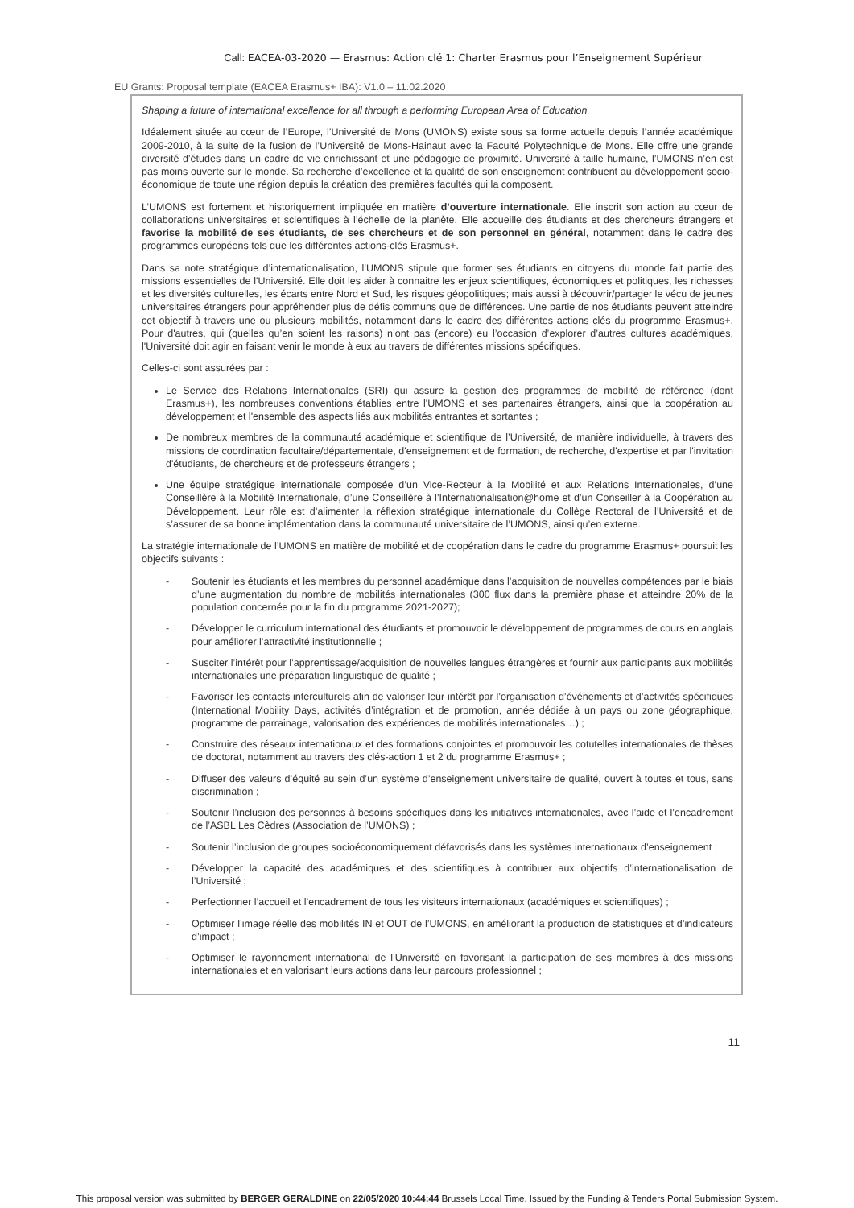Call: EACEA-03-2020 — Erasmus: Action clé 1: Charter Erasmus pour l’Enseignement Supérieur
EU Grants: Proposal template (EACEA Erasmus+ IBA): V1.0 – 11.02.2020
Shaping a future of international excellence for all through a performing European Area of Education
Idéalement située au cœur de l’Europe, l’Université de Mons (UMONS) existe sous sa forme actuelle depuis l’année académique 2009-2010, à la suite de la fusion de l’Université de Mons-Hainaut avec la Faculté Polytechnique de Mons. Elle offre une grande diversité d’études dans un cadre de vie enrichissant et une pédagogie de proximité. Université à taille humaine, l’UMONS n’en est pas moins ouverte sur le monde. Sa recherche d’excellence et la qualité de son enseignement contribuent au développement socio-économique de toute une région depuis la création des premières facultés qui la composent.
L’UMONS est fortement et historiquement impliquée en matière d’ouverture internationale. Elle inscrit son action au cœur de collaborations universitaires et scientifiques à l’échelle de la planète. Elle accueille des étudiants et des chercheurs étrangers et favorise la mobilité de ses étudiants, de ses chercheurs et de son personnel en général, notamment dans le cadre des programmes européens tels que les différentes actions-clés Erasmus+.
Dans sa note stratégique d’internationalisation, l’UMONS stipule que former ses étudiants en citoyens du monde fait partie des missions essentielles de l'Université. Elle doit les aider à connaitre les enjeux scientifiques, économiques et politiques, les richesses et les diversités culturelles, les écarts entre Nord et Sud, les risques géopolitiques; mais aussi à découvrir/partager le vécu de jeunes universitaires étrangers pour appréhender plus de défis communs que de différences. Une partie de nos étudiants peuvent atteindre cet objectif à travers une ou plusieurs mobilités, notamment dans le cadre des différentes actions clés du programme Erasmus+. Pour d'autres, qui (quelles qu’en soient les raisons) n’ont pas (encore) eu l’occasion d’explorer d’autres cultures académiques, l'Université doit agir en faisant venir le monde à eux au travers de différentes missions spécifiques.
Celles-ci sont assurées par :
Le Service des Relations Internationales (SRI) qui assure la gestion des programmes de mobilité de référence (dont Erasmus+), les nombreuses conventions établies entre l'UMONS et ses partenaires étrangers, ainsi que la coopération au développement et l'ensemble des aspects liés aux mobilités entrantes et sortantes ;
De nombreux membres de la communauté académique et scientifique de l’Université, de manière individuelle, à travers des missions de coordination facultaire/départementale, d'enseignement et de formation, de recherche, d'expertise et par l'invitation d'étudiants, de chercheurs et de professeurs étrangers ;
Une équipe stratégique internationale composée d’un Vice-Recteur à la Mobilité et aux Relations Internationales, d’une Conseillère à la Mobilité Internationale, d’une Conseillère à l’Internationalisation@home et d’un Conseiller à la Coopération au Développement. Leur rôle est d’alimenter la réflexion stratégique internationale du Collège Rectoral de l’Université et de s’assurer de sa bonne implémentation dans la communauté universitaire de l’UMONS, ainsi qu’en externe.
La stratégie internationale de l’UMONS en matière de mobilité et de coopération dans le cadre du programme Erasmus+ poursuit les objectifs suivants :
- Soutenir les étudiants et les membres du personnel académique dans l’acquisition de nouvelles compétences par le biais d’une augmentation du nombre de mobilités internationales (300 flux dans la première phase et atteindre 20% de la population concernée pour la fin du programme 2021-2027);
- Développer le curriculum international des étudiants et promouvoir le développement de programmes de cours en anglais pour améliorer l’attractivité institutionnelle ;
- Susciter l’intérêt pour l’apprentissage/acquisition de nouvelles langues étrangères et fournir aux participants aux mobilités internationales une préparation linguistique de qualité ;
- Favoriser les contacts interculturels afin de valoriser leur intérêt par l’organisation d’événements et d’activités spécifiques (International Mobility Days, activités d’intégration et de promotion, année dédiée à un pays ou zone géographique, programme de parrainage, valorisation des expériences de mobilités internationales…) ;
- Construire des réseaux internationaux et des formations conjointes et promouvoir les cotutelles internationales de thèses de doctorat, notamment au travers des clés-action 1 et 2 du programme Erasmus+ ;
- Diffuser des valeurs d’équité au sein d’un système d’enseignement universitaire de qualité, ouvert à toutes et tous, sans discrimination ;
- Soutenir l’inclusion des personnes à besoins spécifiques dans les initiatives internationales, avec l’aide et l’encadrement de l’ASBL Les Cèdres (Association de l’UMONS) ;
- Soutenir l’inclusion de groupes socioéconomiquement défavorisés dans les systèmes internationaux d’enseignement ;
- Développer la capacité des académiques et des scientifiques à contribuer aux objectifs d’internationalisation de l’Université ;
- Perfectionner l’accueil et l’encadrement de tous les visiteurs internationaux (académiques et scientifiques) ;
- Optimiser l’image réelle des mobilités IN et OUT de l’UMONS, en améliorant la production de statistiques et d’indicateurs d’impact ;
- Optimiser le rayonnement international de l’Université en favorisant la participation de ses membres à des missions internationales et en valorisant leurs actions dans leur parcours professionnel ;
11
This proposal version was submitted by BERGER GERALDINE on 22/05/2020 10:44:44 Brussels Local Time. Issued by the Funding & Tenders Portal Submission System.